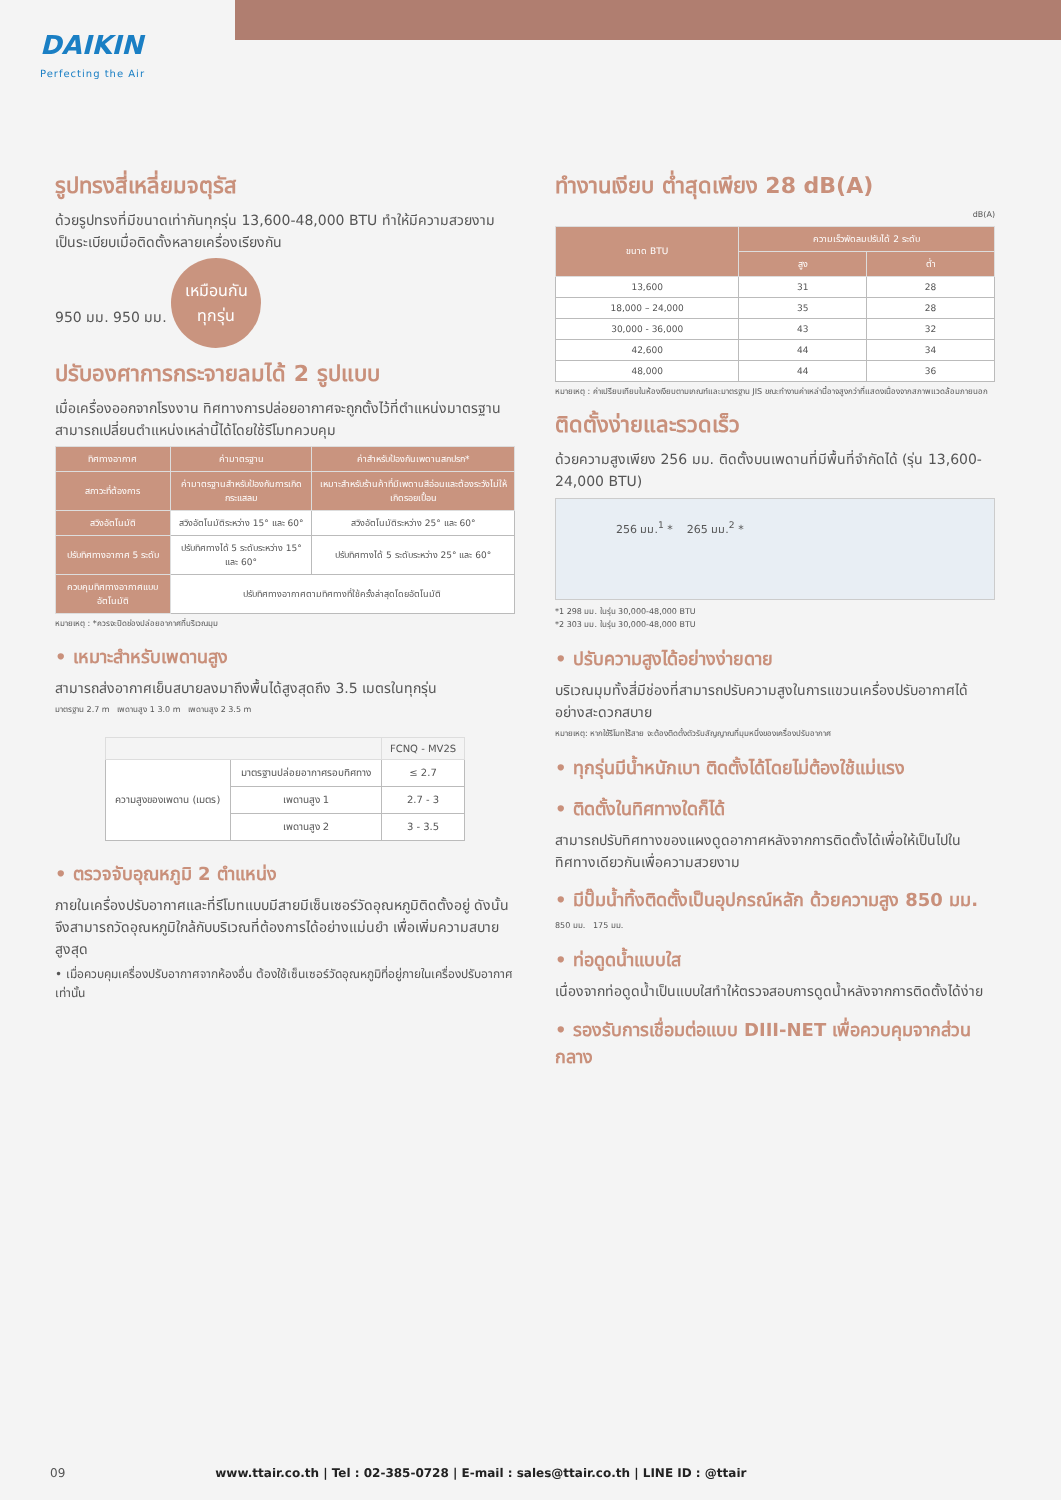DAIKIN
Perfecting the Air
รูปทรงสี่เหลี่ยมจตุรัส
ด้วยรูปทรงที่มีขนาดเท่ากันทุกรุ่น 13,600-48,000 BTU ทำให้มีความสวยงามเป็นระเบียบเมื่อติดตั้งหลายเครื่องเรียงกัน
950 มม. 950 มม. เหมือนกัน
ทุกรุ่น
ปรับองศาการกระจายลมได้ 2 รูปแบบ
เมื่อเครื่องออกจากโรงงาน ทิศทางการปล่อยอากาศจะถูกตั้งไว้ที่ตำแหน่งมาตรฐาน สามารถเปลี่ยนตำแหน่งเหล่านี้ได้โดยใช้รีโมทควบคุม
| ทิศทางอากาศ | ค่ามาตรฐาน | ค่าสำหรับป้องกันเพดานสกปรก* |
| --- | --- | --- |
| สภาวะที่ต้องการ | ค่ามาตรฐานสำหรับป้องกันการเกิดกระแสลม | เหมาะสำหรับร้านค้าที่มีเพดานสีอ่อนและต้องระวังไม่ให้เกิดรอยเปื้อน |
| สวิงอัตโนมัติ | สวิงอัตโนมัติระหว่าง 15° และ 60° | สวิงอัตโนมัติระหว่าง 25° และ 60° |
| ปรับทิศทางอากาศ 5 ระดับ | ปรับทิศทางได้ 5 ระดับระหว่าง 15° และ 60° | ปรับทิศทางได้ 5 ระดับระหว่าง 25° และ 60° |
| ควบคุมทิศทางอากาศแบบอัตโนมัติ | ปรับทิศทางอากาศตามทิศทางที่ใช้ครั้งล่าสุดโดยอัตโนมัติ | |
หมายเหตุ : *ควรจะปิดช่องปล่อยอากาศที่บริเวณมุม
• เหมาะสำหรับเพดานสูง
สามารถส่งอากาศเย็นสบายลงมาถึงพื้นได้สูงสุดถึง 3.5 เมตรในทุกรุ่น
มาตรฐาน 2.7 m เพดานสูง 1 3.0 m เพดานสูง 2 3.5 m
| | | FCNQ - MV2S |
| --- | --- | --- |
| ความสูงของเพดาน (เมตร) | มาตรฐานปล่อยอากาศรอบทิศทาง | ≤ 2.7 |
| | เพดานสูง 1 | 2.7 - 3 |
| | เพดานสูง 2 | 3 - 3.5 |
• ตรวจจับอุณหภูมิ 2 ตำแหน่ง
ภายในเครื่องปรับอากาศและที่รีโมทแบบมีสายมีเซ็นเซอร์วัดอุณหภูมิติดตั้งอยู่ ดังนั้นจึงสามารถวัดอุณหภูมิใกล้กับบริเวณที่ต้องการได้อย่างแม่นยำ เพื่อเพิ่มความสบายสูงสุด
• เมื่อควบคุมเครื่องปรับอากาศจากห้องอื่น ต้องใช้เซ็นเซอร์วัดอุณหภูมิที่อยู่ภายในเครื่องปรับอากาศเท่านั้น
ทำงานเงียบ ต่ำสุดเพียง 28 dB(A)
dB(A)
| ขนาด BTU | ความเร็วพัดลมปรับได้ 2 ระดับ | |
| --- | --- | --- |
| | สูง | ต่ำ |
| 13,600 | 31 | 28 |
| 18,000 – 24,000 | 35 | 28 |
| 30,000 - 36,000 | 43 | 32 |
| 42,600 | 44 | 34 |
| 48,000 | 44 | 36 |
หมายเหตุ : ค่าเปรียบเทียบในห้องเงียบตามเกณฑ์และมาตรฐาน JIS ขณะทำงานค่าเหล่านี้อาจสูงกว่าที่แสดงเนื่องจากสภาพแวดล้อมภายนอก
ติดตั้งง่ายและรวดเร็ว
ด้วยความสูงเพียง 256 มม. ติดตั้งบนเพดานที่มีพื้นที่จำกัดได้ (รุ่น 13,600-24,000 BTU)
256 มม.<sup>1</sup> * 265 มม.<sup>2</sup> *
*1 298 มม. ในรุ่น 30,000-48,000 BTU
*2 303 มม. ในรุ่น 30,000-48,000 BTU
• ปรับความสูงได้อย่างง่ายดาย
บริเวณมุมทั้งสี่มีช่องที่สามารถปรับความสูงในการแขวนเครื่องปรับอากาศได้อย่างสะดวกสบาย
หมายเหตุ: หากใช้รีโมทไร้สาย จะต้องติดตั้งตัวรับสัญญาณที่มุมหนึ่งของเครื่องปรับอากาศ
• ทุกรุ่นมีน้ำหนักเบา ติดตั้งได้โดยไม่ต้องใช้แม่แรง
• ติดตั้งในทิศทางใดก็ได้
สามารถปรับทิศทางของแผงดูดอากาศหลังจากการติดตั้งได้เพื่อให้เป็นไปในทิศทางเดียวกันเพื่อความสวยงาม
• มีปั๊มน้ำทิ้งติดตั้งเป็นอุปกรณ์หลัก ด้วยความสูง 850 มม.
850 มม. 175 มม.
• ท่อดูดน้ำแบบใส
เนื่องจากท่อดูดน้ำเป็นแบบใสทำให้ตรวจสอบการดูดน้ำหลังจากการติดตั้งได้ง่าย
• รองรับการเชื่อมต่อแบบ DIII-NET เพื่อควบคุมจากส่วนกลาง
09 www.ttair.co.th | Tel : 02-385-0728 | E-mail : sales@ttair.co.th | LINE ID : @ttair